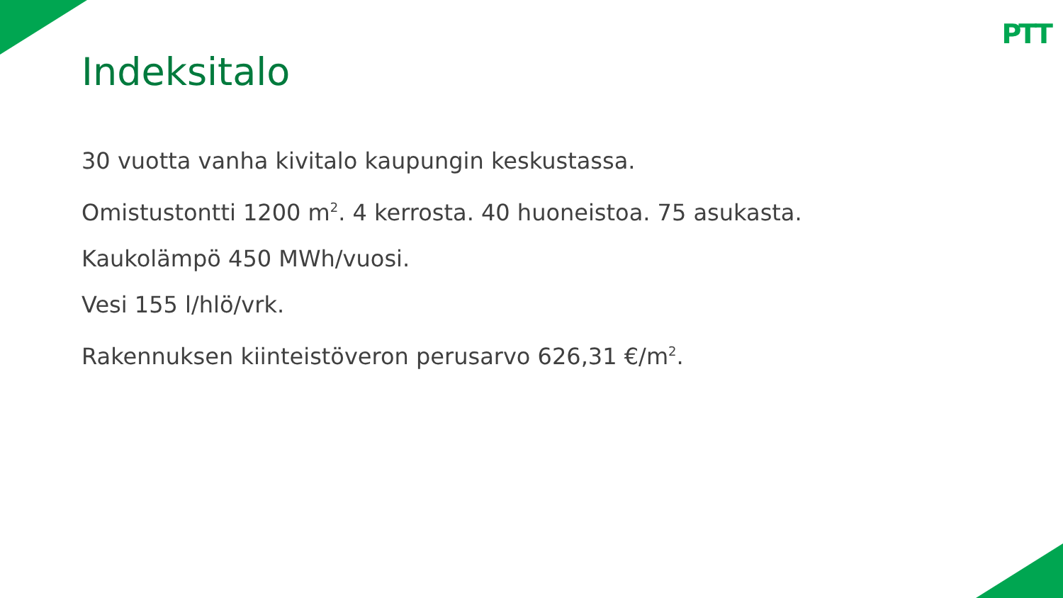PTT
Indeksitalo
30 vuotta vanha kivitalo kaupungin keskustassa.
Omistustontti 1200 m<sup>2</sup>. 4 kerrosta. 40 huoneistoa. 75 asukasta.
Kaukolämpö 450 MWh/vuosi.
Vesi 155 l/hlö/vrk.
Rakennuksen kiinteistöveron perusarvo 626,31 €/m<sup>2</sup>.